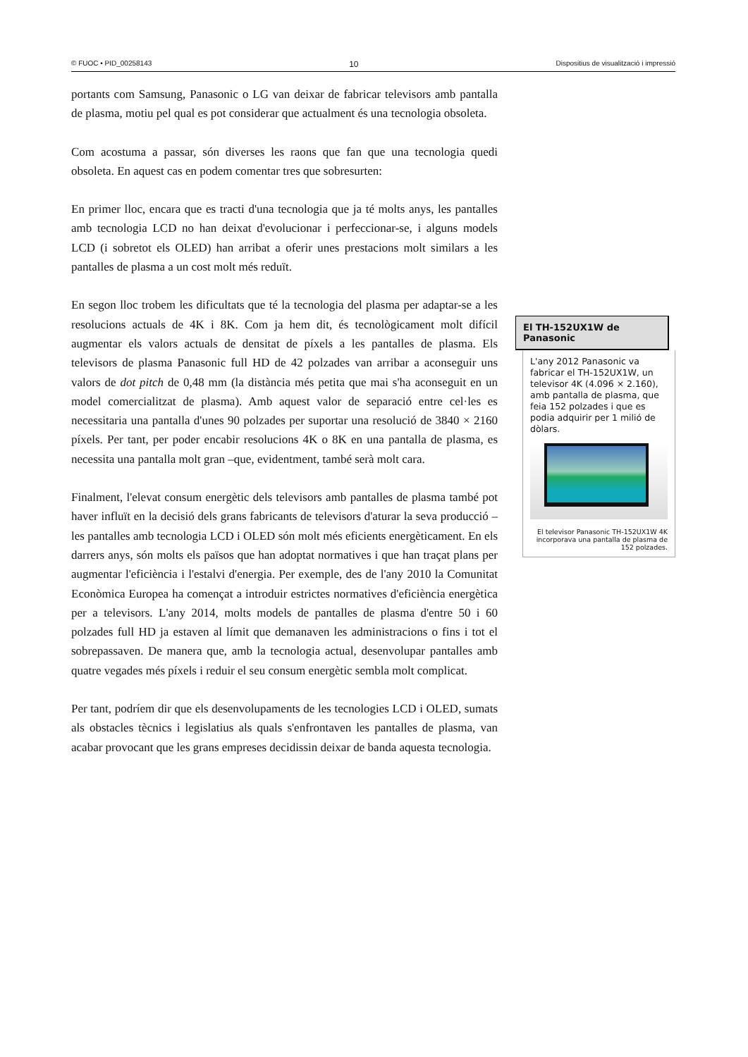© FUOC • PID_00258143 10 Dispositius de visualització i impressió
portants com Samsung, Panasonic o LG van deixar de fabricar televisors amb pantalla de plasma, motiu pel qual es pot considerar que actualment és una tecnologia obsoleta.
Com acostuma a passar, són diverses les raons que fan que una tecnologia quedi obsoleta. En aquest cas en podem comentar tres que sobresurten:
En primer lloc, encara que es tracti d'una tecnologia que ja té molts anys, les pantalles amb tecnologia LCD no han deixat d'evolucionar i perfeccionar-se, i alguns models LCD (i sobretot els OLED) han arribat a oferir unes prestacions molt similars a les pantalles de plasma a un cost molt més reduït.
En segon lloc trobem les dificultats que té la tecnologia del plasma per adaptar-se a les resolucions actuals de 4K i 8K. Com ja hem dit, és tecnològicament molt difícil augmentar els valors actuals de densitat de píxels a les pantalles de plasma. Els televisors de plasma Panasonic full HD de 42 polzades van arribar a aconseguir uns valors de dot pitch de 0,48 mm (la distància més petita que mai s'ha aconseguit en un model comercialitzat de plasma). Amb aquest valor de separació entre cel·les es necessitaria una pantalla d'unes 90 polzades per suportar una resolució de 3840 × 2160 píxels. Per tant, per poder encabir resolucions 4K o 8K en una pantalla de plasma, es necessita una pantalla molt gran –que, evidentment, també serà molt cara.
Finalment, l'elevat consum energètic dels televisors amb pantalles de plasma també pot haver influït en la decisió dels grans fabricants de televisors d'aturar la seva producció –les pantalles amb tecnologia LCD i OLED són molt més eficients energèticament. En els darrers anys, són molts els països que han adoptat normatives i que han traçat plans per augmentar l'eficiència i l'estalvi d'energia. Per exemple, des de l'any 2010 la Comunitat Econòmica Europea ha començat a introduir estrictes normatives d'eficiència energètica per a televisors. L'any 2014, molts models de pantalles de plasma d'entre 50 i 60 polzades full HD ja estaven al límit que demanaven les administracions o fins i tot el sobrepassaven. De manera que, amb la tecnologia actual, desenvolupar pantalles amb quatre vegades més píxels i reduir el seu consum energètic sembla molt complicat.
Per tant, podríem dir que els desenvolupaments de les tecnologies LCD i OLED, sumats als obstacles tècnics i legislatius als quals s'enfrontaven les pantalles de plasma, van acabar provocant que les grans empreses decidissin deixar de banda aquesta tecnologia.
El TH-152UX1W de Panasonic
L'any 2012 Panasonic va fabricar el TH-152UX1W, un televisor 4K (4.096 × 2.160), amb pantalla de plasma, que feia 152 polzades i que es podia adquirir per 1 milió de dòlars.
El televisor Panasonic TH-152UX1W 4K incorporava una pantalla de plasma de 152 polzades.